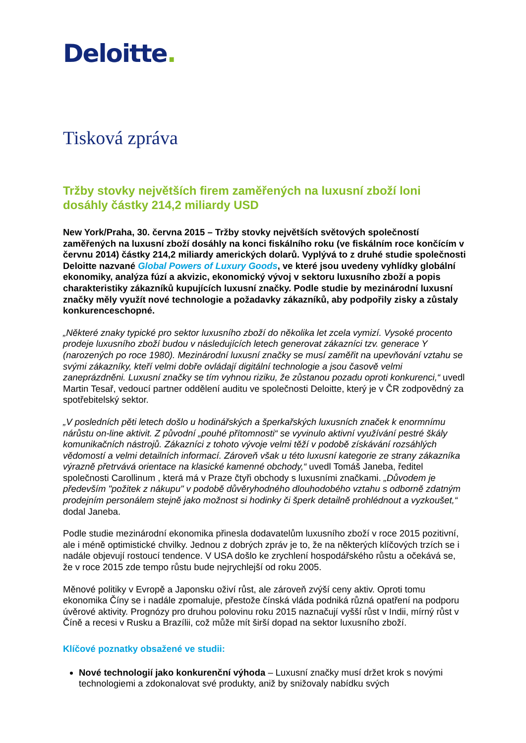Deloitte.
Tisková zpráva
Tržby stovky největších firem zaměřených na luxusní zboží loni dosáhly částky 214,2 miliardy USD
New York/Praha, 30. června 2015 – Tržby stovky největších světových společností zaměřených na luxusní zboží dosáhly na konci fiskálního roku (ve fiskálním roce končícím v červnu 2014) částky 214,2 miliardy amerických dolarů. Vyplývá to z druhé studie společnosti Deloitte nazvané Global Powers of Luxury Goods, ve které jsou uvedeny vyhlídky globální ekonomiky, analýza fúzí a akvizic, ekonomický vývoj v sektoru luxusního zboží a popis charakteristiky zákazníků kupujících luxusní značky. Podle studie by mezinárodní luxusní značky měly využít nové technologie a požadavky zákazníků, aby podpořily zisky a zůstaly konkurenceschopné.
„Některé znaky typické pro sektor luxusního zboží do několika let zcela vymizí. Vysoké procento prodeje luxusního zboží budou v následujících letech generovat zákazníci tzv. generace Y (narozených po roce 1980). Mezinárodní luxusní značky se musí zaměřit na upevňování vztahu se svými zákazníky, kteří velmi dobře ovládají digitální technologie a jsou časově velmi zaneprázdněni. Luxusní značky se tím vyhnou riziku, že zůstanou pozadu oproti konkurenci,“ uvedl Martin Tesař, vedoucí partner oddělení auditu ve společnosti Deloitte, který je v ČR zodpovědný za spotřebitelský sektor.
„V posledních pěti letech došlo u hodinářských a šperkařských luxusních značek k enormnímu nárůstu on-line aktivit. Z původní „pouhé přítomnosti“ se vyvinulo aktivní využívání pestré škály komunikačních nástrojů. Zákazníci z tohoto vývoje velmi těží v podobě získávání rozsáhlých vědomostí a velmi detailních informací. Zároveň však u této luxusní kategorie ze strany zákazníka výrazně přetrvává orientace na klasické kamenné obchody,“ uvedl Tomáš Janeba, ředitel společnosti Carollinum , která má v Praze čtyři obchody s luxusními značkami. „Důvodem je především "požitek z nákupu" v podobě důvěryhodného dlouhodobého vztahu s odborně zdatným prodejním personálem stejně jako možnost si hodinky či šperk detailně prohlédnout a vyzkoušet,“ dodal Janeba.
Podle studie mezinárodní ekonomika přinesla dodavatelům luxusního zboží v roce 2015 pozitivní, ale i méně optimistické chvilky. Jednou z dobrých zpráv je to, že na některých klíčových trzích se i nadále objevují rostoucí tendence. V USA došlo ke zrychlení hospodářského růstu a očekává se, že v roce 2015 zde tempo růstu bude nejrychlejší od roku 2005.
Měnové politiky v Evropě a Japonsku oživí růst, ale zároveň zvýší ceny aktiv. Oproti tomu ekonomika Číny se i nadále zpomaluje, přestože čínská vláda podniká různá opatření na podporu úvěrové aktivity. Prognózy pro druhou polovinu roku 2015 naznačují vyšší růst v Indii, mírný růst v Číně a recesi v Rusku a Brazílii, což může mít širší dopad na sektor luxusního zboží.
Klíčové poznatky obsažené ve studii:
Nové technologií jako konkurenční výhoda – Luxusní značky musí držet krok s novými technologiemi a zdokonalovat své produkty, aniž by snižovaly nabídku svých